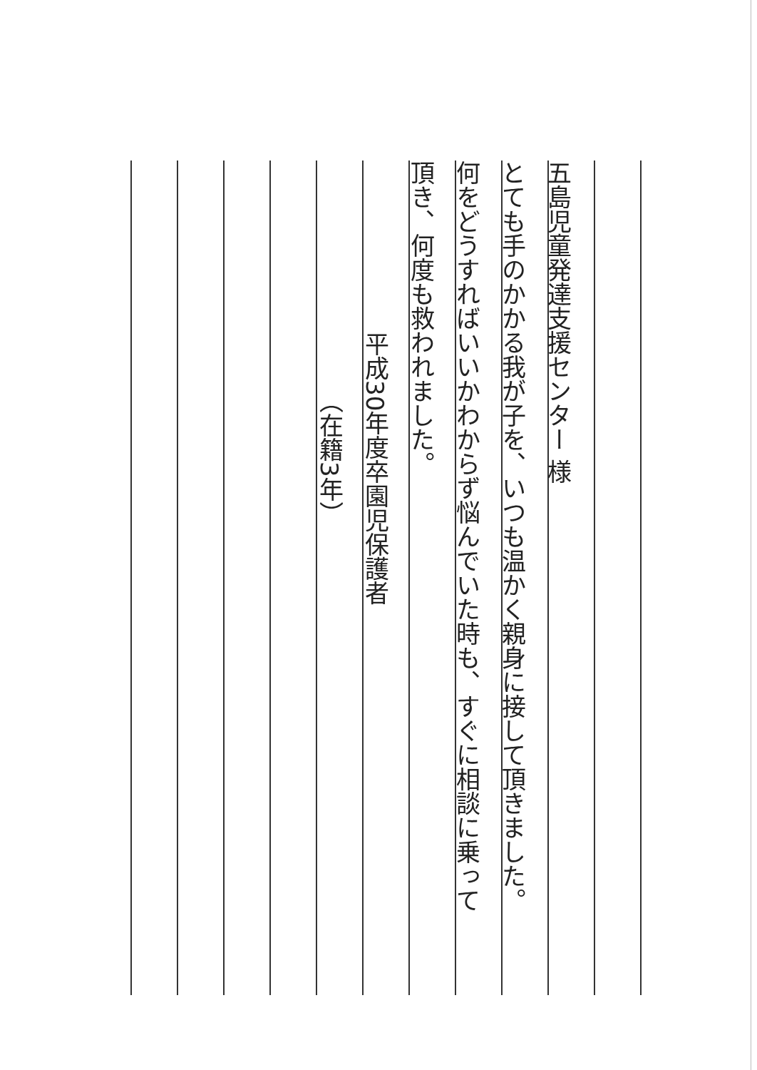五島児童発達支援センター 様
とても手のかかる我が子を、いつも温かく親身に接して頂きました。
何をどうすればいいかわからず悩んでいた時も、すぐに相談に乗って
頂き、何度も救われました。
平成30年度卒園児保護者
（在籍3年）